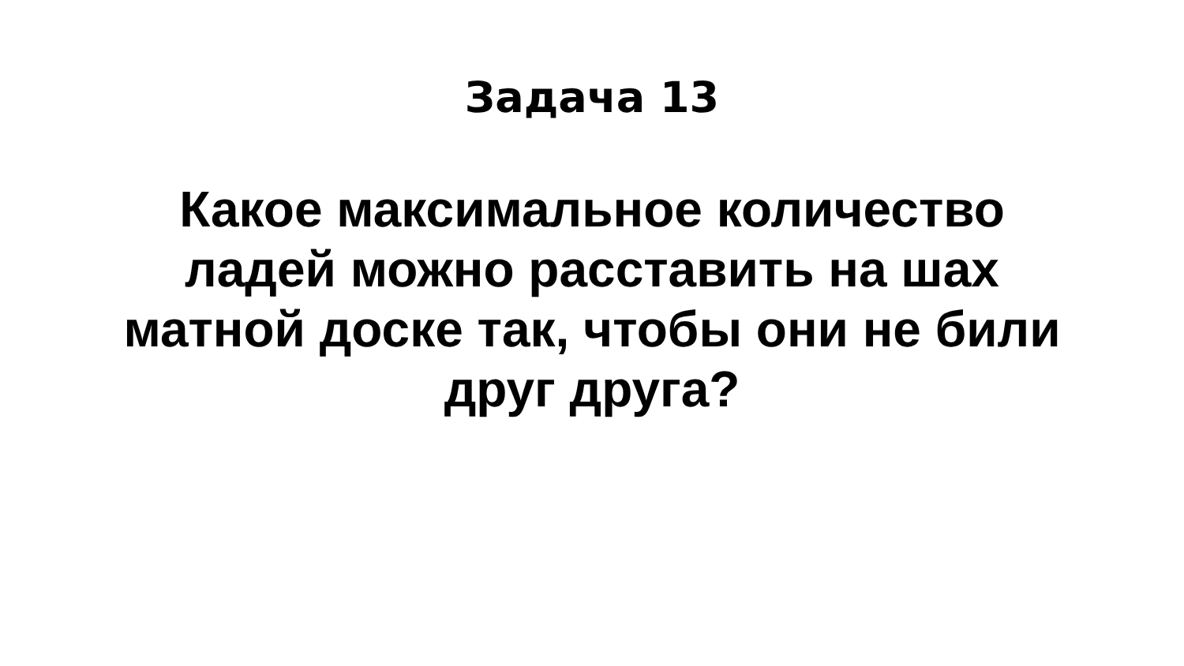Задача 13
Какое максимальное количество
ладей можно расставить на шах
матной доске так, чтобы они не били
друг друга?